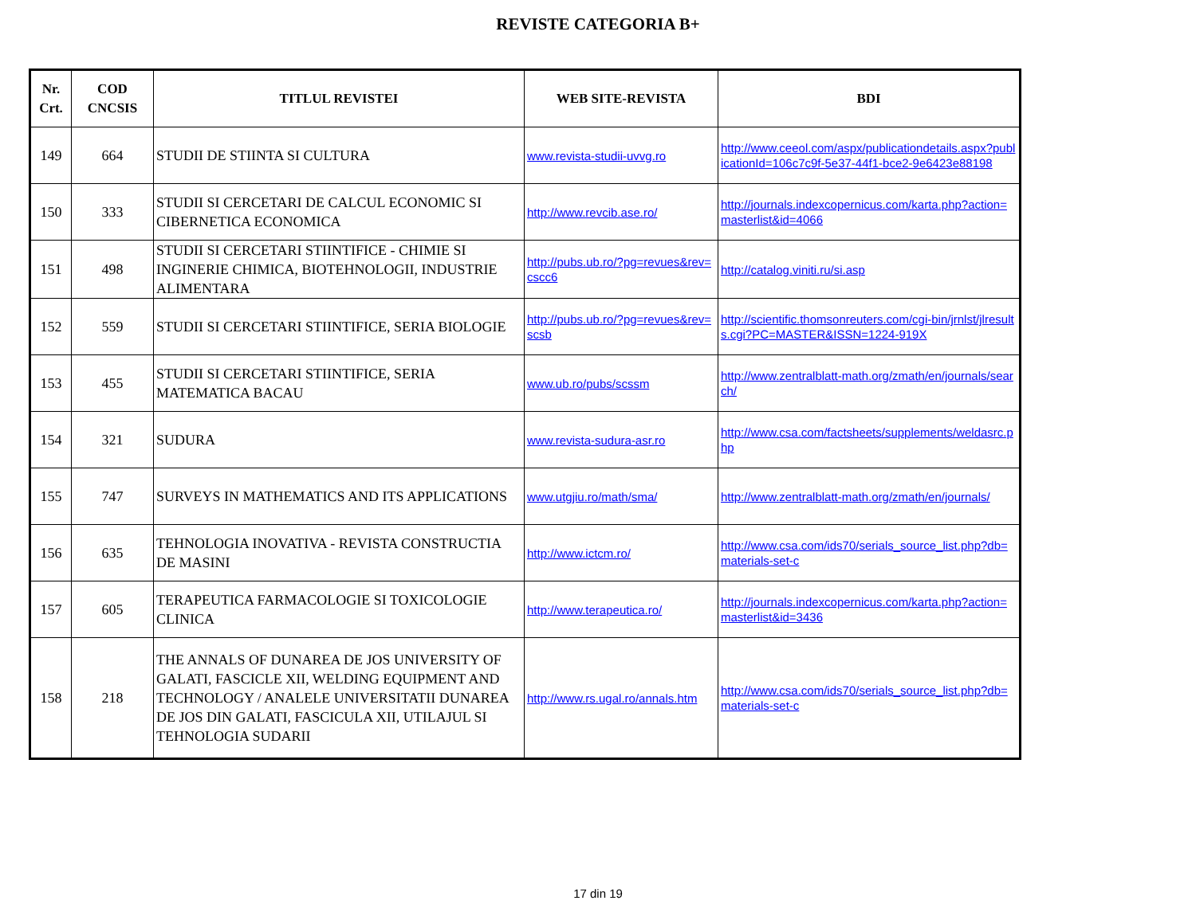REVISTE CATEGORIA B+
| Nr. Crt. | COD CNCSIS | TITLUL REVISTEI | WEB SITE-REVISTA | BDI |
| --- | --- | --- | --- | --- |
| 149 | 664 | STUDII DE STIINTA SI CULTURA | www.revista-studii-uvvg.ro | http://www.ceeol.com/aspx/publicationdetails.aspx?publicationId=106c7c9f-5e37-44f1-bce2-9e6423e88198 |
| 150 | 333 | STUDII SI CERCETARI DE CALCUL ECONOMIC SI CIBERNETICA ECONOMICA | http://www.revcib.ase.ro/ | http://journals.indexcopernicus.com/karta.php?action=masterlist&id=4066 |
| 151 | 498 | STUDII SI CERCETARI STIINTIFICE - CHIMIE SI INGINERIE CHIMICA, BIOTEHNOLOGII, INDUSTRIE ALIMENTARA | http://pubs.ub.ro/?pg=revues&rev=cscc6 | http://catalog.viniti.ru/si.asp |
| 152 | 559 | STUDII SI CERCETARI STIINTIFICE, SERIA BIOLOGIE | http://pubs.ub.ro/?pg=revues&rev=scsb | http://scientific.thomsonreuters.com/cgi-bin/jrnlst/jlresults.cgi?PC=MASTER&ISSN=1224-919X |
| 153 | 455 | STUDII SI CERCETARI STIINTIFICE, SERIA MATEMATICA BACAU | www.ub.ro/pubs/scssm | http://www.zentralblatt-math.org/zmath/en/journals/search/ |
| 154 | 321 | SUDURA | www.revista-sudura-asr.ro | http://www.csa.com/factsheets/supplements/weldasrc.php |
| 155 | 747 | SURVEYS IN MATHEMATICS AND ITS APPLICATIONS | www.utgjiu.ro/math/sma/ | http://www.zentralblatt-math.org/zmath/en/journals/ |
| 156 | 635 | TEHNOLOGIA INOVATIVA - REVISTA CONSTRUCTIA DE MASINI | http://www.ictcm.ro/ | http://www.csa.com/ids70/serials_source_list.php?db=materials-set-c |
| 157 | 605 | TERAPEUTICA FARMACOLOGIE SI TOXICOLOGIE CLINICA | http://www.terapeutica.ro/ | http://journals.indexcopernicus.com/karta.php?action=masterlist&id=3436 |
| 158 | 218 | THE ANNALS OF DUNAREA DE JOS UNIVERSITY OF GALATI, FASCICLE XII, WELDING EQUIPMENT AND TECHNOLOGY / ANALELE UNIVERSITATII DUNAREA DE JOS DIN GALATI, FASCICULA XII, UTILAJUL SI TEHNOLOGIA SUDARII | http://www.rs.ugal.ro/annals.htm | http://www.csa.com/ids70/serials_source_list.php?db=materials-set-c |
17 din 19